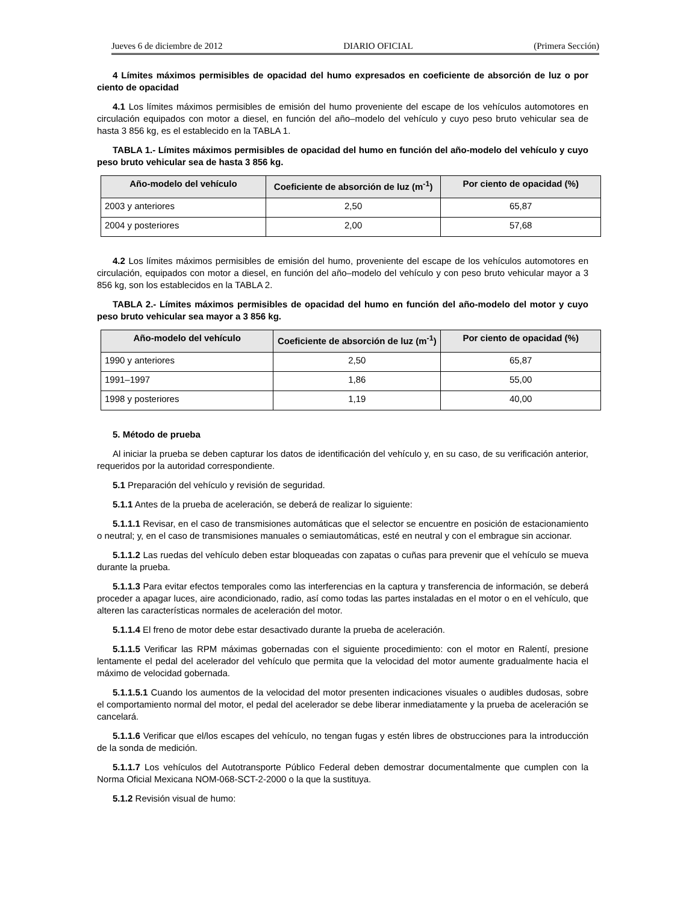Jueves 6 de diciembre de 2012 DIARIO OFICIAL (Primera Sección)
4 Límites máximos permisibles de opacidad del humo expresados en coeficiente de absorción de luz o por ciento de opacidad
4.1 Los límites máximos permisibles de emisión del humo proveniente del escape de los vehículos automotores en circulación equipados con motor a diesel, en función del año–modelo del vehículo y cuyo peso bruto vehicular sea de hasta 3 856 kg, es el establecido en la TABLA 1.
TABLA 1.- Límites máximos permisibles de opacidad del humo en función del año-modelo del vehículo y cuyo peso bruto vehicular sea de hasta 3 856 kg.
| Año-modelo del vehículo | Coeficiente de absorción de luz (m<sup>-1</sup>) | Por ciento de opacidad (%) |
| --- | --- | --- |
| 2003 y anteriores | 2,50 | 65,87 |
| 2004 y posteriores | 2,00 | 57,68 |
4.2 Los límites máximos permisibles de emisión del humo, proveniente del escape de los vehículos automotores en circulación, equipados con motor a diesel, en función del año–modelo del vehículo y con peso bruto vehicular mayor a 3 856 kg, son los establecidos en la TABLA 2.
TABLA 2.- Límites máximos permisibles de opacidad del humo en función del año-modelo del motor y cuyo peso bruto vehicular sea mayor a 3 856 kg.
| Año-modelo del vehículo | Coeficiente de absorción de luz (m<sup>-1</sup>) | Por ciento de opacidad (%) |
| --- | --- | --- |
| 1990 y anteriores | 2,50 | 65,87 |
| 1991–1997 | 1,86 | 55,00 |
| 1998 y posteriores | 1,19 | 40,00 |
5. Método de prueba
Al iniciar la prueba se deben capturar los datos de identificación del vehículo y, en su caso, de su verificación anterior, requeridos por la autoridad correspondiente.
5.1 Preparación del vehículo y revisión de seguridad.
5.1.1 Antes de la prueba de aceleración, se deberá de realizar lo siguiente:
5.1.1.1 Revisar, en el caso de transmisiones automáticas que el selector se encuentre en posición de estacionamiento o neutral; y, en el caso de transmisiones manuales o semiautomáticas, esté en neutral y con el embrague sin accionar.
5.1.1.2 Las ruedas del vehículo deben estar bloqueadas con zapatas o cuñas para prevenir que el vehículo se mueva durante la prueba.
5.1.1.3 Para evitar efectos temporales como las interferencias en la captura y transferencia de información, se deberá proceder a apagar luces, aire acondicionado, radio, así como todas las partes instaladas en el motor o en el vehículo, que alteren las características normales de aceleración del motor.
5.1.1.4 El freno de motor debe estar desactivado durante la prueba de aceleración.
5.1.1.5 Verificar las RPM máximas gobernadas con el siguiente procedimiento: con el motor en Ralentí, presione lentamente el pedal del acelerador del vehículo que permita que la velocidad del motor aumente gradualmente hacia el máximo de velocidad gobernada.
5.1.1.5.1 Cuando los aumentos de la velocidad del motor presenten indicaciones visuales o audibles dudosas, sobre el comportamiento normal del motor, el pedal del acelerador se debe liberar inmediatamente y la prueba de aceleración se cancelará.
5.1.1.6 Verificar que el/los escapes del vehículo, no tengan fugas y estén libres de obstrucciones para la introducción de la sonda de medición.
5.1.1.7 Los vehículos del Autotransporte Público Federal deben demostrar documentalmente que cumplen con la Norma Oficial Mexicana NOM-068-SCT-2-2000 o la que la sustituya.
5.1.2 Revisión visual de humo: